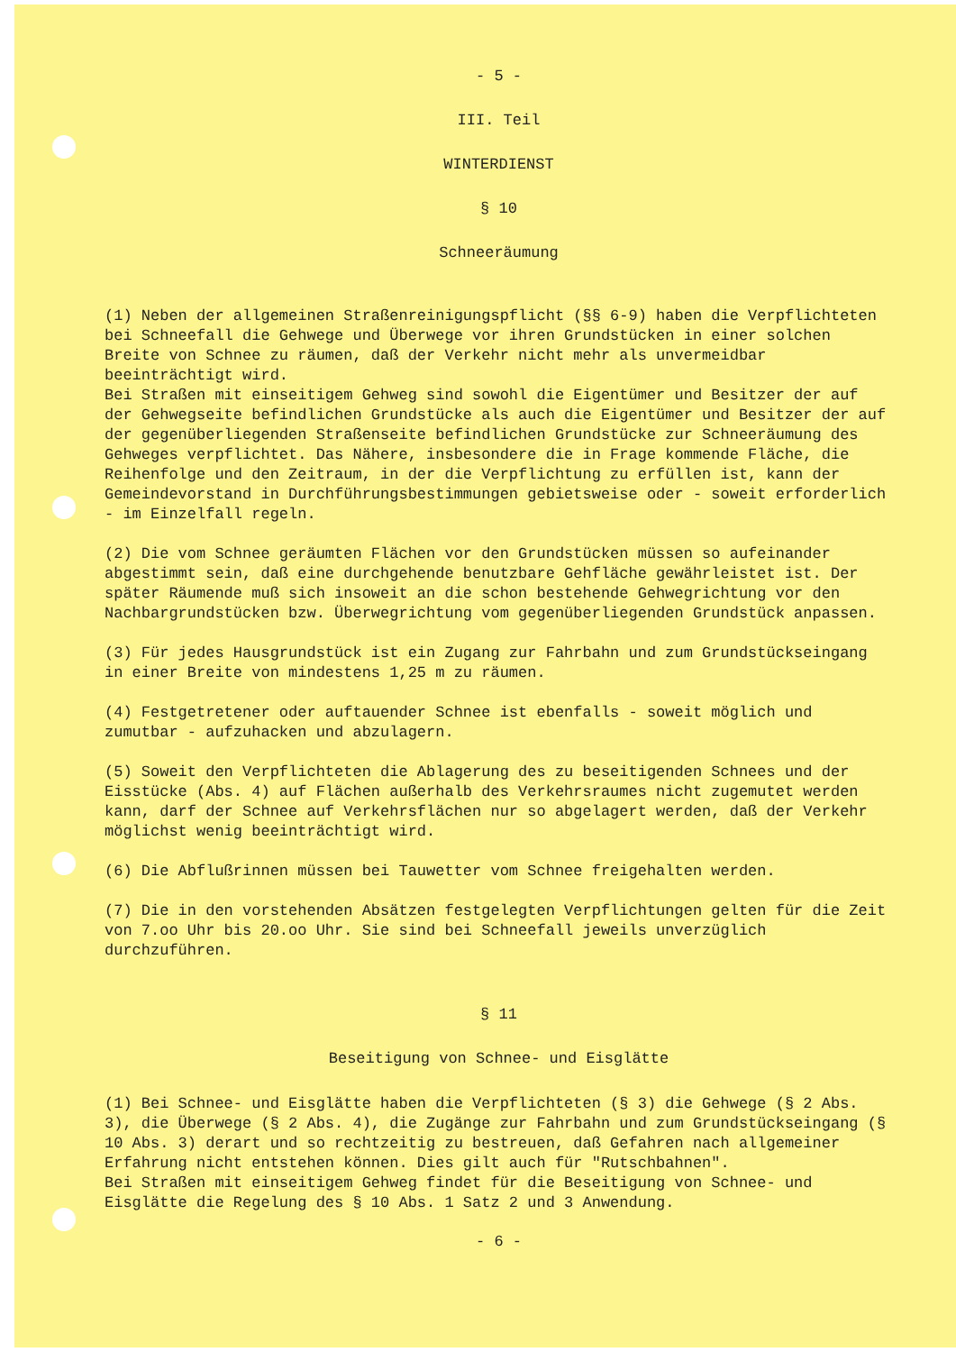- 5 -
III. Teil
WINTERDIENST
§ 10
Schneeräumung
(1) Neben der allgemeinen Straßenreinigungspflicht (§§ 6-9) haben die Verpflichteten bei Schneefall die Gehwege und Überwege vor ihren Grundstücken in einer solchen Breite von Schnee zu räumen, daß der Verkehr nicht mehr als unvermeidbar beeinträchtigt wird.
Bei Straßen mit einseitigem Gehweg sind sowohl die Eigentümer und Besitzer der auf der Gehwegseite befindlichen Grundstücke als auch die Eigentümer und Besitzer der auf der gegenüberliegenden Straßenseite befindlichen Grundstücke zur Schneeräumung des Gehweges verpflichtet. Das Nähere, insbesondere die in Frage kommende Fläche, die Reihenfolge und den Zeitraum, in der die Verpflichtung zu erfüllen ist, kann der Gemeindevorstand in Durchführungsbestimmungen gebietsweise oder - soweit erforderlich - im Einzelfall regeln.
(2) Die vom Schnee geräumten Flächen vor den Grundstücken müssen so aufeinander abgestimmt sein, daß eine durchgehende benutzbare Gehfläche gewährleistet ist. Der später Räumende muß sich insoweit an die schon bestehende Gehwegrichtung vor den Nachbargrundstücken bzw. Überwegrichtung vom gegenüberliegenden Grundstück anpassen.
(3) Für jedes Hausgrundstück ist ein Zugang zur Fahrbahn und zum Grundstückseingang in einer Breite von mindestens 1,25 m zu räumen.
(4) Festgetretener oder auftauender Schnee ist ebenfalls - soweit möglich und zumutbar - aufzuhacken und abzulagern.
(5) Soweit den Verpflichteten die Ablagerung des zu beseitigenden Schnees und der Eisstücke (Abs. 4) auf Flächen außerhalb des Verkehrsraumes nicht zugemutet werden kann, darf der Schnee auf Verkehrsflächen nur so abgelagert werden, daß der Verkehr möglichst wenig beeinträchtigt wird.
(6) Die Abflußrinnen müssen bei Tauwetter vom Schnee freigehalten werden.
(7) Die in den vorstehenden Absätzen festgelegten Verpflichtungen gelten für die Zeit von 7.oo Uhr bis 20.oo Uhr. Sie sind bei Schneefall jeweils unverzüglich durchzuführen.
§ 11
Beseitigung von Schnee- und Eisglätte
(1) Bei Schnee- und Eisglätte haben die Verpflichteten (§ 3) die Gehwege (§ 2 Abs. 3), die Überwege (§ 2 Abs. 4), die Zugänge zur Fahrbahn und zum Grundstückseingang (§ 10 Abs. 3) derart und so rechtzeitig zu bestreuen, daß Gefahren nach allgemeiner Erfahrung nicht entstehen können. Dies gilt auch für "Rutschbahnen".
Bei Straßen mit einseitigem Gehweg findet für die Beseitigung von Schnee- und Eisglätte die Regelung des § 10 Abs. 1 Satz 2 und 3 Anwendung.
- 6 -